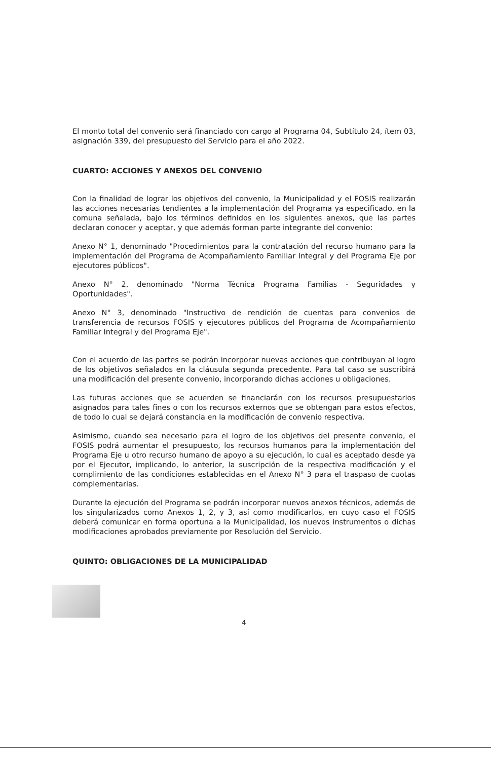El monto total del convenio será financiado con cargo al Programa 04, Subtítulo 24, ítem 03, asignación 339, del presupuesto del Servicio para el año 2022.
CUARTO: ACCIONES Y ANEXOS DEL CONVENIO
Con la finalidad de lograr los objetivos del convenio, la Municipalidad y el FOSIS realizarán las acciones necesarias tendientes a la implementación del Programa ya especificado, en la comuna señalada, bajo los términos definidos en los siguientes anexos, que las partes declaran conocer y aceptar, y que además forman parte integrante del convenio:
Anexo N° 1, denominado "Procedimientos para la contratación del recurso humano para la implementación del Programa de Acompañamiento Familiar Integral y del Programa Eje por ejecutores públicos".
Anexo N° 2, denominado "Norma Técnica Programa Familias - Seguridades y Oportunidades".
Anexo N° 3, denominado "Instructivo de rendición de cuentas para convenios de transferencia de recursos FOSIS y ejecutores públicos del Programa de Acompañamiento Familiar Integral y del Programa Eje".
Con el acuerdo de las partes se podrán incorporar nuevas acciones que contribuyan al logro de los objetivos señalados en la cláusula segunda precedente. Para tal caso se suscribirá una modificación del presente convenio, incorporando dichas acciones u obligaciones.
Las futuras acciones que se acuerden se financiarán con los recursos presupuestarios asignados para tales fines o con los recursos externos que se obtengan para estos efectos, de todo lo cual se dejará constancia en la modificación de convenio respectiva.
Asimismo, cuando sea necesario para el logro de los objetivos del presente convenio, el FOSIS podrá aumentar el presupuesto, los recursos humanos para la implementación del Programa Eje u otro recurso humano de apoyo a su ejecución, lo cual es aceptado desde ya por el Ejecutor, implicando, lo anterior, la suscripción de la respectiva modificación y el complimiento de las condiciones establecidas en el Anexo N° 3 para el traspaso de cuotas complementarias.
Durante la ejecución del Programa se podrán incorporar nuevos anexos técnicos, además de los singularizados como Anexos 1, 2, y 3, así como modificarlos, en cuyo caso el FOSIS deberá comunicar en forma oportuna a la Municipalidad, los nuevos instrumentos o dichas modificaciones aprobados previamente por Resolución del Servicio.
QUINTO: OBLIGACIONES DE LA MUNICIPALIDAD
4